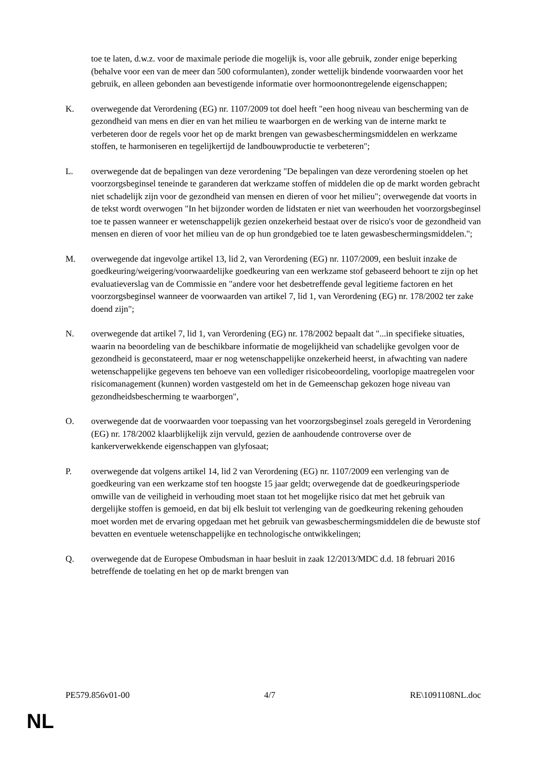toe te laten, d.w.z. voor de maximale periode die mogelijk is, voor alle gebruik, zonder enige beperking (behalve voor een van de meer dan 500 coformulanten), zonder wettelijk bindende voorwaarden voor het gebruik, en alleen gebonden aan bevestigende informatie over hormoonontregelende eigenschappen;
K. overwegende dat Verordening (EG) nr. 1107/2009 tot doel heeft "een hoog niveau van bescherming van de gezondheid van mens en dier en van het milieu te waarborgen en de werking van de interne markt te verbeteren door de regels voor het op de markt brengen van gewasbeschermingsmiddelen en werkzame stoffen, te harmoniseren en tegelijkertijd de landbouwproductie te verbeteren";
L. overwegende dat de bepalingen van deze verordening "De bepalingen van deze verordening stoelen op het voorzorgsbeginsel teneinde te garanderen dat werkzame stoffen of middelen die op de markt worden gebracht niet schadelijk zijn voor de gezondheid van mensen en dieren of voor het milieu"; overwegende dat voorts in de tekst wordt overwogen "In het bijzonder worden de lidstaten er niet van weerhouden het voorzorgsbeginsel toe te passen wanneer er wetenschappelijk gezien onzekerheid bestaat over de risico's voor de gezondheid van mensen en dieren of voor het milieu van de op hun grondgebied toe te laten gewasbeschermingsmiddelen.";
M. overwegende dat ingevolge artikel 13, lid 2, van Verordening (EG) nr. 1107/2009, een besluit inzake de goedkeuring/weigering/voorwaardelijke goedkeuring van een werkzame stof gebaseerd behoort te zijn op het evaluatieverslag van de Commissie en "andere voor het desbetreffende geval legitieme factoren en het voorzorgsbeginsel wanneer de voorwaarden van artikel 7, lid 1, van Verordening (EG) nr. 178/2002 ter zake doend zijn";
N. overwegende dat artikel 7, lid 1, van Verordening (EG) nr. 178/2002 bepaalt dat "...in specifieke situaties, waarin na beoordeling van de beschikbare informatie de mogelijkheid van schadelijke gevolgen voor de gezondheid is geconstateerd, maar er nog wetenschappelijke onzekerheid heerst, in afwachting van nadere wetenschappelijke gegevens ten behoeve van een vollediger risicobeoordeling, voorlopige maatregelen voor risicomanagement (kunnen) worden vastgesteld om het in de Gemeenschap gekozen hoge niveau van gezondheidsbescherming te waarborgen",
O. overwegende dat de voorwaarden voor toepassing van het voorzorgsbeginsel zoals geregeld in Verordening (EG) nr. 178/2002 klaarblijkelijk zijn vervuld, gezien de aanhoudende controverse over de kankerverwekkende eigenschappen van glyfosaat;
P. overwegende dat volgens artikel 14, lid 2 van Verordening (EG) nr. 1107/2009 een verlenging van de goedkeuring van een werkzame stof ten hoogste 15 jaar geldt; overwegende dat de goedkeuringsperiode omwille van de veiligheid in verhouding moet staan tot het mogelijke risico dat met het gebruik van dergelijke stoffen is gemoeid, en dat bij elk besluit tot verlenging van de goedkeuring rekening gehouden moet worden met de ervaring opgedaan met het gebruik van gewasbeschermingsmiddelen die de bewuste stof bevatten en eventuele wetenschappelijke en technologische ontwikkelingen;
Q. overwegende dat de Europese Ombudsman in haar besluit in zaak 12/2013/MDC d.d. 18 februari 2016 betreffende de toelating en het op de markt brengen van
PE579.856v01-00 4/7 RE\1091108NL.doc
NL